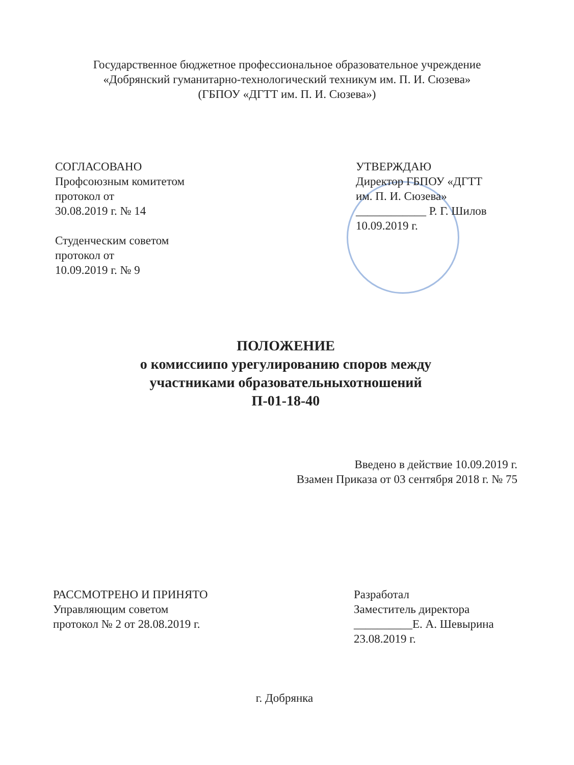Государственное бюджетное профессиональное образовательное учреждение
«Добрянский гуманитарно-технологический техникум им. П. И. Сюзева»
(ГБПОУ «ДГТТ им. П. И. Сюзева»)
СОГЛАСОВАНО
Профсоюзным комитетом
протокол от
30.08.2019 г. № 14
Студенческим советом
протокол от
10.09.2019 г. № 9
УТВЕРЖДАЮ
Директор ГБПОУ «ДГТТ
им. П. И. Сюзева»
____________ Р. Г. Шилов
10.09.2019 г.
ПОЛОЖЕНИЕ
о комиссиипо урегулированию споров между
участниками образовательныхотношений
П-01-18-40
Введено в действие 10.09.2019 г.
Взамен Приказа от 03 сентября 2018 г. № 75
РАССМОТРЕНО И ПРИНЯТО
Управляющим советом
протокол № 2 от 28.08.2019 г.
Разработал
Заместитель директора
__________Е. А. Шевырина
23.08.2019 г.
г. Добрянка